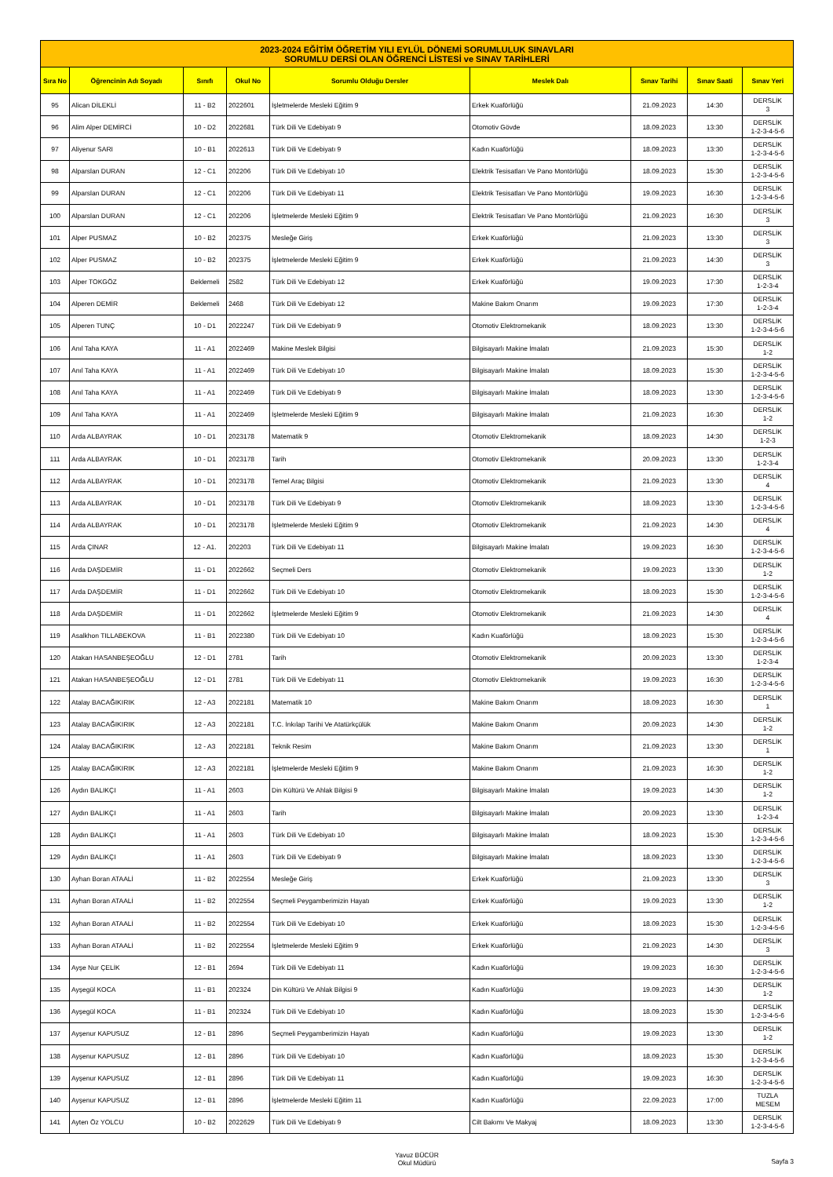| 2023-2024 EĞİTİM ÖĞRETİM YILI EYLÜL DÖNEMİ SORUMLULUK SINAVLARI SORUMLU DERSİ OLAN ÖĞRENCİ LİSTESİ ve SINAV TARİHLERİ | | | | | | | | |
| --- | --- | --- | --- | --- | --- | --- | --- | --- |
| Sıra No | Öğrencinin Adı Soyadı | Sınıfı | Okul No | Sorumlu Olduğu Dersler | Meslek Dalı | Sınav Tarihi | Sınav Saati | Sınav Yeri |
| 95 | Alican DİLEKLİ | 11 - B2 | 2022601 | İşletmelerde Mesleki Eğitim 9 | Erkek Kuaförlüğü | 21.09.2023 | 14:30 | DERSLİK 3 |
| 96 | Alim Alper DEMİRCİ | 10 - D2 | 2022681 | Türk Dili Ve Edebiyatı 9 | Otomotiv Gövde | 18.09.2023 | 13:30 | DERSLİK 1-2-3-4-5-6 |
| 97 | Aliyenur SARI | 10 - B1 | 2022613 | Türk Dili Ve Edebiyatı 9 | Kadın Kuaförlüğü | 18.09.2023 | 13:30 | DERSLİK 1-2-3-4-5-6 |
| 98 | Alparslan DURAN | 12 - C1 | 202206 | Türk Dili Ve Edebiyatı 10 | Elektrik Tesisatları Ve Pano Montörlüğü | 18.09.2023 | 15:30 | DERSLİK 1-2-3-4-5-6 |
| 99 | Alparslan DURAN | 12 - C1 | 202206 | Türk Dili Ve Edebiyatı 11 | Elektrik Tesisatları Ve Pano Montörlüğü | 19.09.2023 | 16:30 | DERSLİK 1-2-3-4-5-6 |
| 100 | Alparslan DURAN | 12 - C1 | 202206 | İşletmelerde Mesleki Eğitim 9 | Elektrik Tesisatları Ve Pano Montörlüğü | 21.09.2023 | 16:30 | DERSLİK 3 |
| 101 | Alper PUSMAZ | 10 - B2 | 202375 | Mesleğe Giriş | Erkek Kuaförlüğü | 21.09.2023 | 13:30 | DERSLİK 3 |
| 102 | Alper PUSMAZ | 10 - B2 | 202375 | İşletmelerde Mesleki Eğitim 9 | Erkek Kuaförlüğü | 21.09.2023 | 14:30 | DERSLİK 3 |
| 103 | Alper TOKGÖZ | Beklemeli | 2582 | Türk Dili Ve Edebiyatı 12 | Erkek Kuaförlüğü | 19.09.2023 | 17:30 | DERSLİK 1-2-3-4 |
| 104 | Alperen DEMİR | Beklemeli | 2468 | Türk Dili Ve Edebiyatı 12 | Makine Bakım Onarım | 19.09.2023 | 17:30 | DERSLİK 1-2-3-4 |
| 105 | Alperen TUNÇ | 10 - D1 | 2022247 | Türk Dili Ve Edebiyatı 9 | Otomotiv Elektromekanik | 18.09.2023 | 13:30 | DERSLİK 1-2-3-4-5-6 |
| 106 | Anıl Taha KAYA | 11 - A1 | 2022469 | Makine Meslek Bilgisi | Bilgisayarlı Makine İmalatı | 21.09.2023 | 15:30 | DERSLİK 1-2 |
| 107 | Anıl Taha KAYA | 11 - A1 | 2022469 | Türk Dili Ve Edebiyatı 10 | Bilgisayarlı Makine İmalatı | 18.09.2023 | 15:30 | DERSLİK 1-2-3-4-5-6 |
| 108 | Anıl Taha KAYA | 11 - A1 | 2022469 | Türk Dili Ve Edebiyatı 9 | Bilgisayarlı Makine İmalatı | 18.09.2023 | 13:30 | DERSLİK 1-2-3-4-5-6 |
| 109 | Anıl Taha KAYA | 11 - A1 | 2022469 | İşletmelerde Mesleki Eğitim 9 | Bilgisayarlı Makine İmalatı | 21.09.2023 | 16:30 | DERSLİK 1-2 |
| 110 | Arda ALBAYRAK | 10 - D1 | 2023178 | Matematik 9 | Otomotiv Elektromekanik | 18.09.2023 | 14:30 | DERSLİK 1-2-3 |
| 111 | Arda ALBAYRAK | 10 - D1 | 2023178 | Tarih | Otomotiv Elektromekanik | 20.09.2023 | 13:30 | DERSLİK 1-2-3-4 |
| 112 | Arda ALBAYRAK | 10 - D1 | 2023178 | Temel Araç Bilgisi | Otomotiv Elektromekanik | 21.09.2023 | 13:30 | DERSLİK 4 |
| 113 | Arda ALBAYRAK | 10 - D1 | 2023178 | Türk Dili Ve Edebiyatı 9 | Otomotiv Elektromekanik | 18.09.2023 | 13:30 | DERSLİK 1-2-3-4-5-6 |
| 114 | Arda ALBAYRAK | 10 - D1 | 2023178 | İşletmelerde Mesleki Eğitim 9 | Otomotiv Elektromekanik | 21.09.2023 | 14:30 | DERSLİK 4 |
| 115 | Arda ÇINAR | 12 - A1. | 202203 | Türk Dili Ve Edebiyatı 11 | Bilgisayarlı Makine İmalatı | 19.09.2023 | 16:30 | DERSLİK 1-2-3-4-5-6 |
| 116 | Arda DAŞDEMİR | 11 - D1 | 2022662 | Seçmeli Ders | Otomotiv Elektromekanik | 19.09.2023 | 13:30 | DERSLİK 1-2 |
| 117 | Arda DAŞDEMİR | 11 - D1 | 2022662 | Türk Dili Ve Edebiyatı 10 | Otomotiv Elektromekanik | 18.09.2023 | 15:30 | DERSLİK 1-2-3-4-5-6 |
| 118 | Arda DAŞDEMİR | 11 - D1 | 2022662 | İşletmelerde Mesleki Eğitim 9 | Otomotiv Elektromekanik | 21.09.2023 | 14:30 | DERSLİK 4 |
| 119 | Asalkhon TILLABEKOVA | 11 - B1 | 2022380 | Türk Dili Ve Edebiyatı 10 | Kadın Kuaförlüğü | 18.09.2023 | 15:30 | DERSLİK 1-2-3-4-5-6 |
| 120 | Atakan HASANBEŞEOĞLU | 12 - D1 | 2781 | Tarih | Otomotiv Elektromekanik | 20.09.2023 | 13:30 | DERSLİK 1-2-3-4 |
| 121 | Atakan HASANBEŞEOĞLU | 12 - D1 | 2781 | Türk Dili Ve Edebiyatı 11 | Otomotiv Elektromekanik | 19.09.2023 | 16:30 | DERSLİK 1-2-3-4-5-6 |
| 122 | Atalay BACAĞIKIRIK | 12 - A3 | 2022181 | Matematik 10 | Makine Bakım Onarım | 18.09.2023 | 16:30 | DERSLİK 1 |
| 123 | Atalay BACAĞIKIRIK | 12 - A3 | 2022181 | T.C. İnkılap Tarihi Ve Atatürkçülük | Makine Bakım Onarım | 20.09.2023 | 14:30 | DERSLİK 1-2 |
| 124 | Atalay BACAĞIKIRIK | 12 - A3 | 2022181 | Teknik Resim | Makine Bakım Onarım | 21.09.2023 | 13:30 | DERSLİK 1 |
| 125 | Atalay BACAĞIKIRIK | 12 - A3 | 2022181 | İşletmelerde Mesleki Eğitim 9 | Makine Bakım Onarım | 21.09.2023 | 16:30 | DERSLİK 1-2 |
| 126 | Aydın BALIKÇI | 11 - A1 | 2603 | Din Kültürü Ve Ahlak Bilgisi 9 | Bilgisayarlı Makine İmalatı | 19.09.2023 | 14:30 | DERSLİK 1-2 |
| 127 | Aydın BALIKÇI | 11 - A1 | 2603 | Tarih | Bilgisayarlı Makine İmalatı | 20.09.2023 | 13:30 | DERSLİK 1-2-3-4 |
| 128 | Aydın BALIKÇI | 11 - A1 | 2603 | Türk Dili Ve Edebiyatı 10 | Bilgisayarlı Makine İmalatı | 18.09.2023 | 15:30 | DERSLİK 1-2-3-4-5-6 |
| 129 | Aydın BALIKÇI | 11 - A1 | 2603 | Türk Dili Ve Edebiyatı 9 | Bilgisayarlı Makine İmalatı | 18.09.2023 | 13:30 | DERSLİK 1-2-3-4-5-6 |
| 130 | Ayhan Boran ATAALİ | 11 - B2 | 2022554 | Mesleğe Giriş | Erkek Kuaförlüğü | 21.09.2023 | 13:30 | DERSLİK 3 |
| 131 | Ayhan Boran ATAALİ | 11 - B2 | 2022554 | Seçmeli Peygamberimizin Hayatı | Erkek Kuaförlüğü | 19.09.2023 | 13:30 | DERSLİK 1-2 |
| 132 | Ayhan Boran ATAALİ | 11 - B2 | 2022554 | Türk Dili Ve Edebiyatı 10 | Erkek Kuaförlüğü | 18.09.2023 | 15:30 | DERSLİK 1-2-3-4-5-6 |
| 133 | Ayhan Boran ATAALİ | 11 - B2 | 2022554 | İşletmelerde Mesleki Eğitim 9 | Erkek Kuaförlüğü | 21.09.2023 | 14:30 | DERSLİK 3 |
| 134 | Ayşe Nur ÇELİK | 12 - B1 | 2694 | Türk Dili Ve Edebiyatı 11 | Kadın Kuaförlüğü | 19.09.2023 | 16:30 | DERSLİK 1-2-3-4-5-6 |
| 135 | Ayşegül KOCA | 11 - B1 | 202324 | Din Kültürü Ve Ahlak Bilgisi 9 | Kadın Kuaförlüğü | 19.09.2023 | 14:30 | DERSLİK 1-2 |
| 136 | Ayşegül KOCA | 11 - B1 | 202324 | Türk Dili Ve Edebiyatı 10 | Kadın Kuaförlüğü | 18.09.2023 | 15:30 | DERSLİK 1-2-3-4-5-6 |
| 137 | Ayşenur KAPUSUZ | 12 - B1 | 2896 | Seçmeli Peygamberimizin Hayatı | Kadın Kuaförlüğü | 19.09.2023 | 13:30 | DERSLİK 1-2 |
| 138 | Ayşenur KAPUSUZ | 12 - B1 | 2896 | Türk Dili Ve Edebiyatı 10 | Kadın Kuaförlüğü | 18.09.2023 | 15:30 | DERSLİK 1-2-3-4-5-6 |
| 139 | Ayşenur KAPUSUZ | 12 - B1 | 2896 | Türk Dili Ve Edebiyatı 11 | Kadın Kuaförlüğü | 19.09.2023 | 16:30 | DERSLİK 1-2-3-4-5-6 |
| 140 | Ayşenur KAPUSUZ | 12 - B1 | 2896 | İşletmelerde Mesleki Eğitim 11 | Kadın Kuaförlüğü | 22.09.2023 | 17:00 | TUZLA MESEM |
| 141 | Ayten Öz YOLCU | 10 - B2 | 2022629 | Türk Dili Ve Edebiyatı 9 | Cilt Bakımı Ve Makyaj | 18.09.2023 | 13:30 | DERSLİK 1-2-3-4-5-6 |
Yavuz BÜCÜR
Okul Müdürü
Sayfa 3